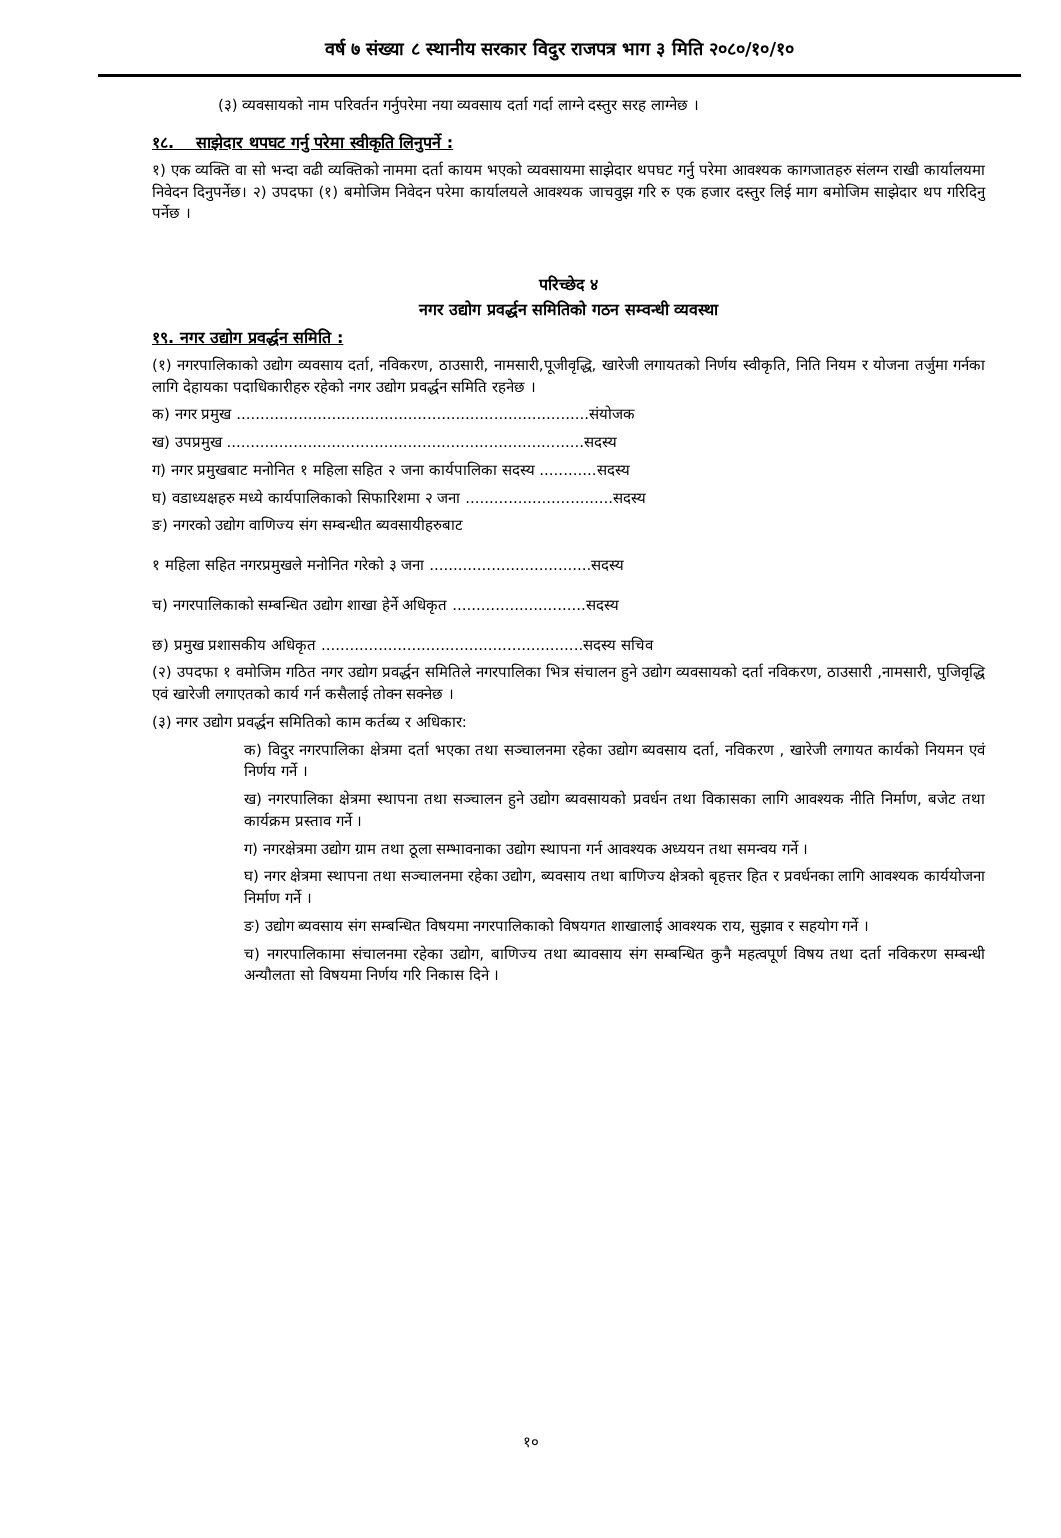वर्ष ७ संख्या ८ स्थानीय सरकार विदुर राजपत्र भाग ३ मिति २०८०/१०/१०
(३) व्यवसायको नाम परिवर्तन गर्नुपरेमा नया व्यवसाय दर्ता गर्दा लाग्ने दस्तुर सरह लाग्नेछ ।
१८. साझेदार थपघट गर्नु परेमा स्वीकृति लिनुपर्ने :
१) एक व्यक्ति वा सो भन्दा वढी व्यक्तिको नाममा दर्ता कायम भएको व्यवसायमा साझेदार थपघट गर्नु परेमा आवश्यक कागजातहरु संलग्न राखी कार्यालयमा निवेदन दिनुपर्नेछ। २) उपदफा (१) बमोजिम निवेदन परेमा कार्यालयले आवश्यक जाचवुझ गरि रु एक हजार दस्तुर लिई माग बमोजिम साझेदार थप गरिदिनु पर्नेछ ।
परिच्छेद ४
नगर उद्योग प्रवर्द्धन समितिको गठन सम्वन्धी व्यवस्था
१९. नगर उद्योग प्रवर्द्धन समिति :
(१) नगरपालिकाको उद्योग व्यवसाय दर्ता, नविकरण, ठाउसारी, नामसारी,पूजीवृद्धि, खारेजी लगायतको निर्णय स्वीकृति, निति नियम र योजना तर्जुमा गर्नका लागि देहायका पदाधिकारीहरु रहेको नगर उद्योग प्रवर्द्धन समिति रहनेछ ।
क) नगर प्रमुख ..........................................................................संयोजक
ख) उपप्रमुख ...........................................................................सदस्य
ग) नगर प्रमुखबाट मनोनित १ महिला सहित २ जना कार्यपालिका सदस्य ............सदस्य
घ) वडाध्यक्षहरु मध्ये कार्यपालिकाको सिफारिशमा २ जना ...............................सदस्य
ङ) नगरको उद्योग वाणिज्य संग सम्बन्धीत ब्यवसायीहरुबाट
१ महिला सहित नगरप्रमुखले मनोनित गरेको ३ जना ..................................सदस्य
च) नगरपालिकाको सम्बन्धित उद्योग शाखा हेर्ने अधिकृत ............................सदस्य
छ) प्रमुख प्रशासकीय अधिकृत .......................................................सदस्य सचिव
(२) उपदफा १ वमोजिम गठित नगर उद्योग प्रवर्द्धन समितिले नगरपालिका भित्र संचालन हुने उद्योग व्यवसायको दर्ता नविकरण, ठाउसारी ,नामसारी, पुजिवृद्धि एवं खारेजी लगाएतको कार्य गर्न कसैलाई तोक्न सक्नेछ ।
(३) नगर उद्योग प्रवर्द्धन समितिको काम कर्तब्य र अधिकार:
क) विदुर नगरपालिका क्षेत्रमा दर्ता भएका तथा सञ्चालनमा रहेका उद्योग ब्यवसाय दर्ता, नविकरण , खारेजी लगायत कार्यको नियमन एवं निर्णय गर्ने ।
ख) नगरपालिका क्षेत्रमा स्थापना तथा सञ्चालन हुने उद्योग ब्यवसायको प्रवर्धन तथा विकासका लागि आवश्यक नीति निर्माण, बजेट तथा कार्यक्रम प्रस्ताव गर्ने ।
ग) नगरक्षेत्रमा उद्योग ग्राम तथा ठूला सम्भावनाका उद्योग स्थापना गर्न आवश्यक अध्ययन तथा समन्वय गर्ने ।
घ) नगर क्षेत्रमा स्थापना तथा सञ्चालनमा रहेका उद्योग, ब्यवसाय तथा बाणिज्य क्षेत्रको बृहत्तर हित र प्रवर्धनका लागि आवश्यक कार्ययोजना निर्माण गर्ने ।
ङ) उद्योग ब्यवसाय संग सम्बन्धित विषयमा नगरपालिकाको विषयगत शाखालाई आवश्यक राय, सुझाव र सहयोग गर्ने ।
च) नगरपालिकामा संचालनमा रहेका उद्योग, बाणिज्य तथा ब्यावसाय संग सम्बन्धित कुनै महत्वपूर्ण विषय तथा दर्ता नविकरण सम्बन्धी अन्यौलता सो विषयमा निर्णय गरि निकास दिने ।
१०